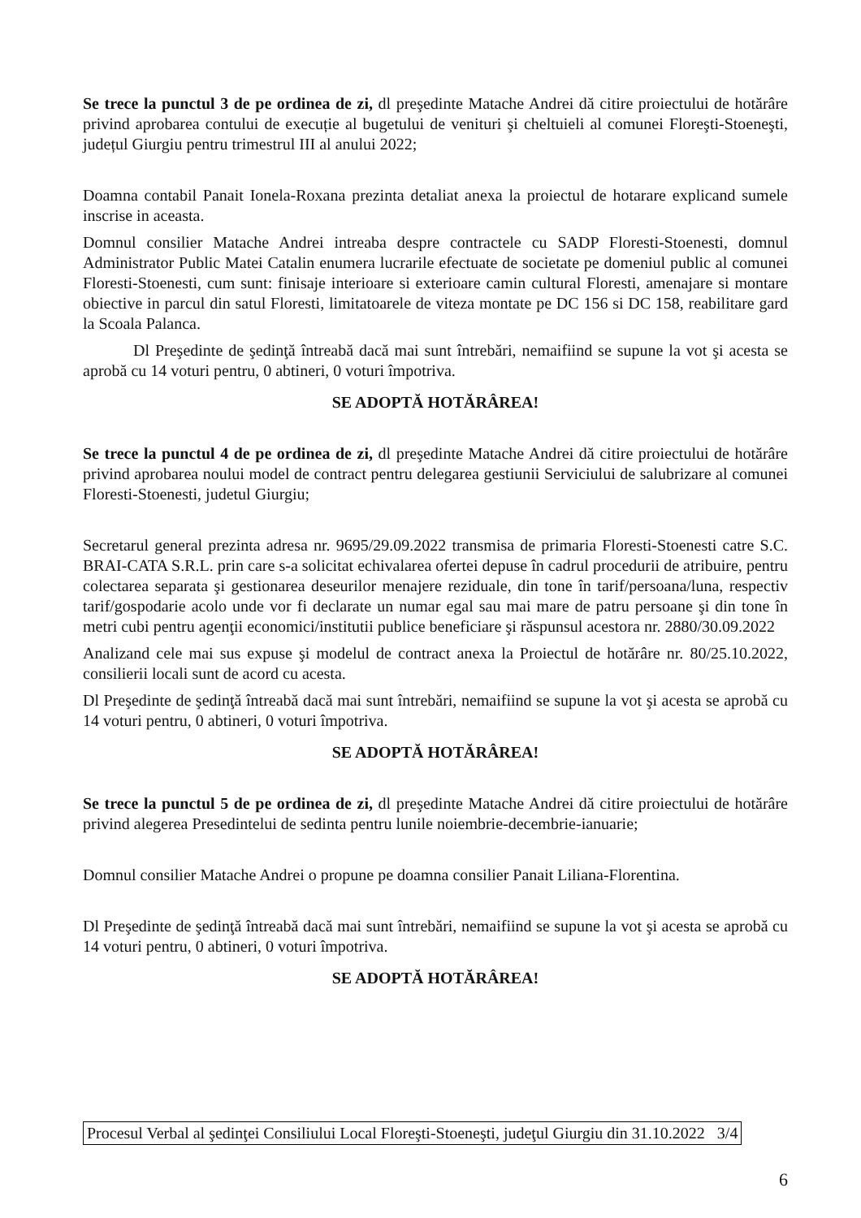Se trece la punctul 3 de pe ordinea de zi, dl preşedinte Matache Andrei dă citire proiectului de hotărâre privind aprobarea contului de execuție al bugetului de venituri şi cheltuieli al comunei Floreşti-Stoeneşti, județul Giurgiu pentru trimestrul III al anului 2022;
Doamna contabil Panait Ionela-Roxana prezinta detaliat anexa la proiectul de hotarare explicand sumele inscrise in aceasta.
Domnul consilier Matache Andrei intreaba despre contractele cu SADP Floresti-Stoenesti, domnul Administrator Public Matei Catalin enumera lucrarile efectuate de societate pe domeniul public al comunei Floresti-Stoenesti, cum sunt: finisaje interioare si exterioare camin cultural Floresti, amenajare si montare obiective in parcul din satul Floresti, limitatoarele de viteza montate pe DC 156 si DC 158, reabilitare gard la Scoala Palanca.
Dl Preşedinte de şedinţă întreabă dacă mai sunt întrebări, nemaifiind se supune la vot şi acesta se aprobă cu 14 voturi pentru, 0 abtineri, 0 voturi împotriva.
SE ADOPTĂ HOTĂRÂREA!
Se trece la punctul 4 de pe ordinea de zi, dl preşedinte Matache Andrei dă citire proiectului de hotărâre privind aprobarea noului model de contract pentru delegarea gestiunii Serviciului de salubrizare al comunei Floresti-Stoenesti, judetul Giurgiu;
Secretarul general prezinta adresa nr. 9695/29.09.2022 transmisa de primaria Floresti-Stoenesti catre S.C. BRAI-CATA S.R.L. prin care s-a solicitat echivalarea ofertei depuse în cadrul procedurii de atribuire, pentru colectarea separata şi gestionarea deseurilor menajere reziduale, din tone în tarif/persoana/luna, respectiv tarif/gospodarie acolo unde vor fi declarate un numar egal sau mai mare de patru persoane şi din tone în metri cubi pentru agenţii economici/institutii publice beneficiare şi răspunsul acestora nr. 2880/30.09.2022
Analizand cele mai sus expuse şi modelul de contract anexa la Proiectul de hotărâre nr. 80/25.10.2022, consilierii locali sunt de acord cu acesta.
Dl Preşedinte de şedinţă întreabă dacă mai sunt întrebări, nemaifiind se supune la vot şi acesta se aprobă cu 14 voturi pentru, 0 abtineri, 0 voturi împotriva.
SE ADOPTĂ HOTĂRÂREA!
Se trece la punctul 5 de pe ordinea de zi, dl preşedinte Matache Andrei dă citire proiectului de hotărâre privind alegerea Presedintelui de sedinta pentru lunile noiembrie-decembrie-ianuarie;
Domnul consilier Matache Andrei o propune pe doamna consilier Panait Liliana-Florentina.
Dl Preşedinte de şedinţă întreabă dacă mai sunt întrebări, nemaifiind se supune la vot şi acesta se aprobă cu 14 voturi pentru, 0 abtineri, 0 voturi împotriva.
SE ADOPTĂ HOTĂRÂREA!
Procesul Verbal al şedinţei Consiliului Local Floreşti-Stoeneşti, judeţul Giurgiu din 31.10.2022 3/4
6